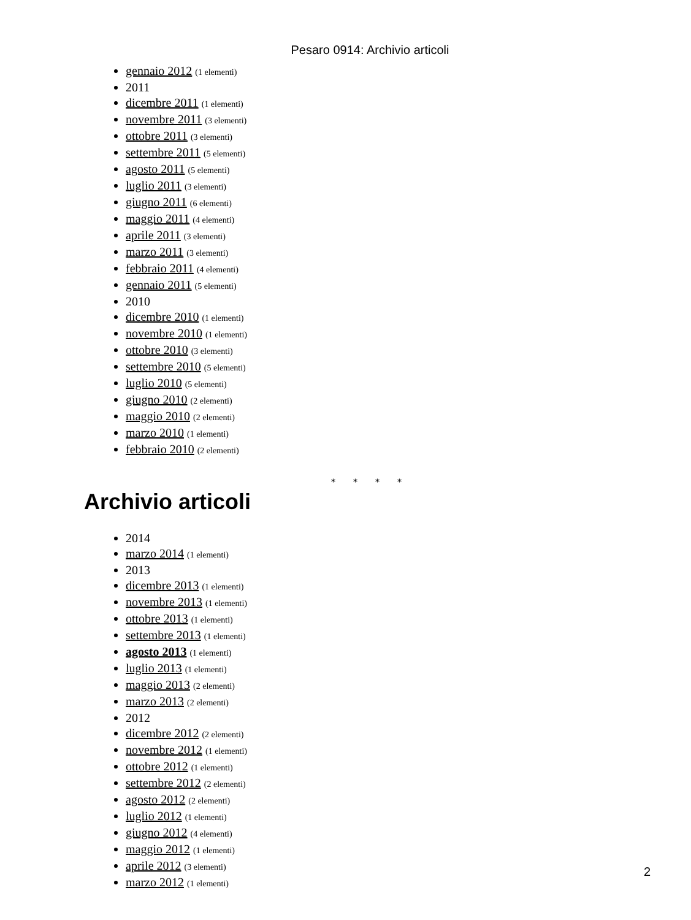Pesaro 0914: Archivio articoli
gennaio 2012 (1 elementi)
2011
dicembre 2011 (1 elementi)
novembre 2011 (3 elementi)
ottobre 2011 (3 elementi)
settembre 2011 (5 elementi)
agosto 2011 (5 elementi)
luglio 2011 (3 elementi)
giugno 2011 (6 elementi)
maggio 2011 (4 elementi)
aprile 2011 (3 elementi)
marzo 2011 (3 elementi)
febbraio 2011 (4 elementi)
gennaio 2011 (5 elementi)
2010
dicembre 2010 (1 elementi)
novembre 2010 (1 elementi)
ottobre 2010 (3 elementi)
settembre 2010 (5 elementi)
luglio 2010 (5 elementi)
giugno 2010 (2 elementi)
maggio 2010 (2 elementi)
marzo 2010 (1 elementi)
febbraio 2010 (2 elementi)
* * * *
Archivio articoli
2014
marzo 2014 (1 elementi)
2013
dicembre 2013 (1 elementi)
novembre 2013 (1 elementi)
ottobre 2013 (1 elementi)
settembre 2013 (1 elementi)
agosto 2013 (1 elementi)
luglio 2013 (1 elementi)
maggio 2013 (2 elementi)
marzo 2013 (2 elementi)
2012
dicembre 2012 (2 elementi)
novembre 2012 (1 elementi)
ottobre 2012 (1 elementi)
settembre 2012 (2 elementi)
agosto 2012 (2 elementi)
luglio 2012 (1 elementi)
giugno 2012 (4 elementi)
maggio 2012 (1 elementi)
aprile 2012 (3 elementi)
marzo 2012 (1 elementi)
2